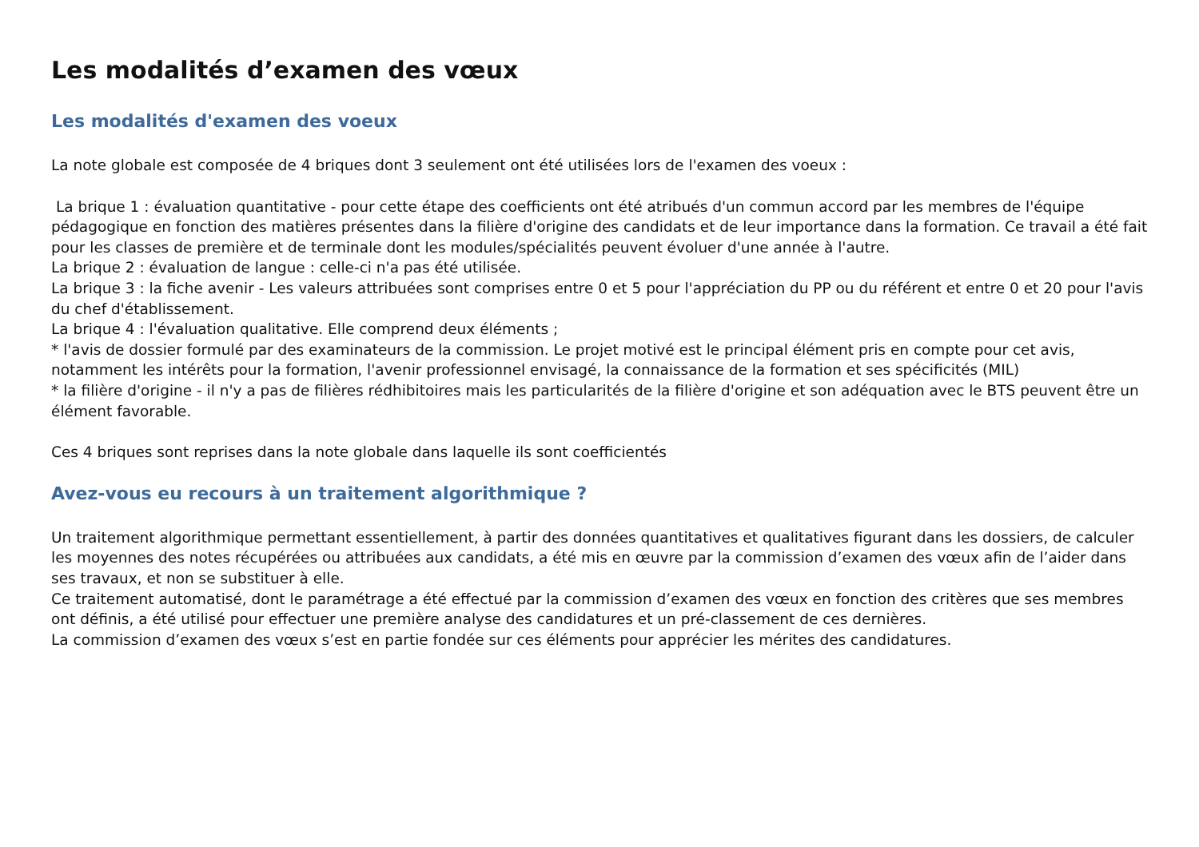Les modalités d’examen des vœux
Les modalités d'examen des voeux
La note globale est composée de 4 briques dont 3 seulement ont été utilisées lors de l'examen des voeux :
La brique 1 : évaluation quantitative - pour cette étape des coefficients ont été atribués d'un commun accord par les membres de l'équipe pédagogique en fonction des matières présentes dans la filière d'origine des candidats et de leur importance dans la formation. Ce travail a été fait pour les classes de première et de terminale dont les modules/spécialités peuvent évoluer d'une année à l'autre.
La brique 2 : évaluation de langue : celle-ci n'a pas été utilisée.
La brique 3 : la fiche avenir - Les valeurs attribuées sont comprises entre 0 et 5 pour l'appréciation du PP ou du référent et entre 0 et 20 pour l'avis du chef d'établissement.
La brique 4 : l'évaluation qualitative. Elle comprend deux éléments ;
* l'avis de dossier formulé par des examinateurs de la commission. Le projet motivé est le principal élément pris en compte pour cet avis, notamment les intérêts pour la formation, l'avenir professionnel envisagé, la connaissance de la formation et ses spécificités (MIL)
* la filière d'origine - il n'y a pas de filières rédhibitoires mais les particularités de la filière d'origine et son adéquation avec le BTS peuvent être un élément favorable.
Ces 4 briques sont reprises dans la note globale dans laquelle ils sont coefficientés
Avez-vous eu recours à un traitement algorithmique ?
Un traitement algorithmique permettant essentiellement, à partir des données quantitatives et qualitatives figurant dans les dossiers, de calculer les moyennes des notes récupérées ou attribuées aux candidats, a été mis en œuvre par la commission d’examen des vœux afin de l’aider dans ses travaux, et non se substituer à elle.
Ce traitement automatisé, dont le paramétrage a été effectué par la commission d’examen des vœux en fonction des critères que ses membres ont définis, a été utilisé pour effectuer une première analyse des candidatures et un pré-classement de ces dernières.
La commission d’examen des vœux s’est en partie fondée sur ces éléments pour apprécier les mérites des candidatures.